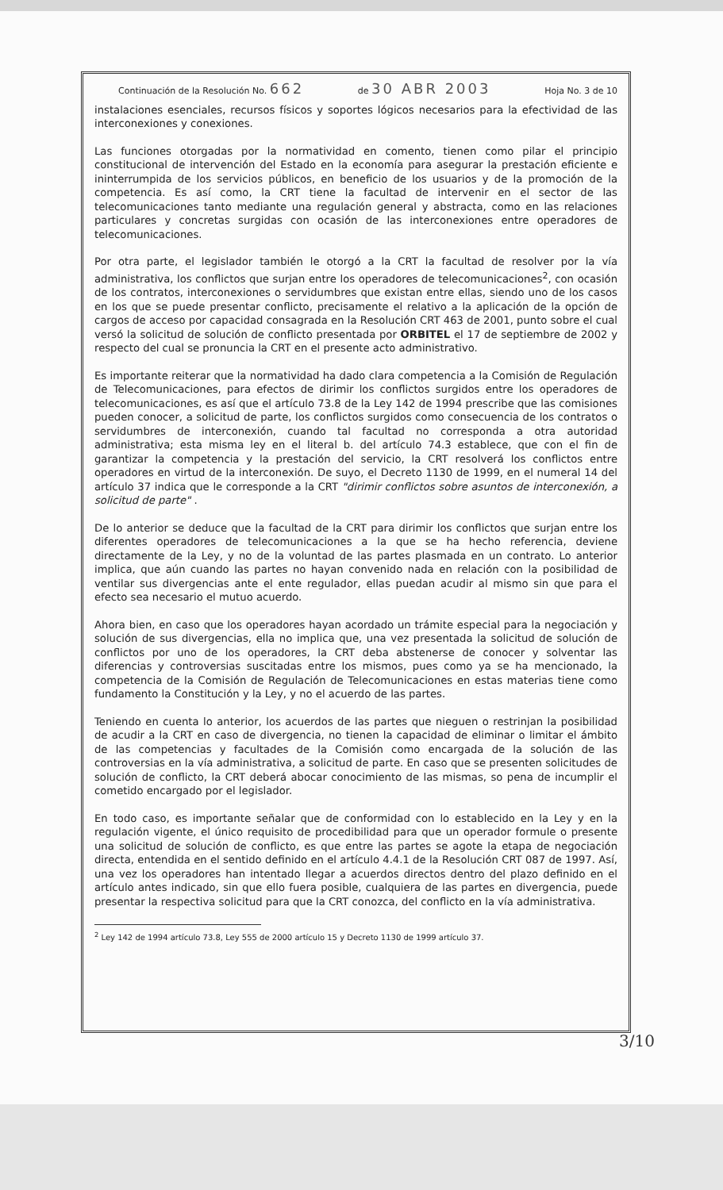Continuación de la Resolución No. 662 de 30 ABR 2003 Hoja No. 3 de 10
instalaciones esenciales, recursos físicos y soportes lógicos necesarios para la efectividad de las interconexiones y conexiones.
Las funciones otorgadas por la normatividad en comento, tienen como pilar el principio constitucional de intervención del Estado en la economía para asegurar la prestación eficiente e ininterrumpida de los servicios públicos, en beneficio de los usuarios y de la promoción de la competencia. Es así como, la CRT tiene la facultad de intervenir en el sector de las telecomunicaciones tanto mediante una regulación general y abstracta, como en las relaciones particulares y concretas surgidas con ocasión de las interconexiones entre operadores de telecomunicaciones.
Por otra parte, el legislador también le otorgó a la CRT la facultad de resolver por la vía administrativa, los conflictos que surjan entre los operadores de telecomunicaciones<sup>2</sup>, con ocasión de los contratos, interconexiones o servidumbres que existan entre ellas, siendo uno de los casos en los que se puede presentar conflicto, precisamente el relativo a la aplicación de la opción de cargos de acceso por capacidad consagrada en la Resolución CRT 463 de 2001, punto sobre el cual versó la solicitud de solución de conflicto presentada por ORBITEL el 17 de septiembre de 2002 y respecto del cual se pronuncia la CRT en el presente acto administrativo.
Es importante reiterar que la normatividad ha dado clara competencia a la Comisión de Regulación de Telecomunicaciones, para efectos de dirimir los conflictos surgidos entre los operadores de telecomunicaciones, es así que el artículo 73.8 de la Ley 142 de 1994 prescribe que las comisiones pueden conocer, a solicitud de parte, los conflictos surgidos como consecuencia de los contratos o servidumbres de interconexión, cuando tal facultad no corresponda a otra autoridad administrativa; esta misma ley en el literal b. del artículo 74.3 establece, que con el fin de garantizar la competencia y la prestación del servicio, la CRT resolverá los conflictos entre operadores en virtud de la interconexión. De suyo, el Decreto 1130 de 1999, en el numeral 14 del artículo 37 indica que le corresponde a la CRT "dirimir conflictos sobre asuntos de interconexión, a solicitud de parte" .
De lo anterior se deduce que la facultad de la CRT para dirimir los conflictos que surjan entre los diferentes operadores de telecomunicaciones a la que se ha hecho referencia, deviene directamente de la Ley, y no de la voluntad de las partes plasmada en un contrato. Lo anterior implica, que aún cuando las partes no hayan convenido nada en relación con la posibilidad de ventilar sus divergencias ante el ente regulador, ellas puedan acudir al mismo sin que para el efecto sea necesario el mutuo acuerdo.
Ahora bien, en caso que los operadores hayan acordado un trámite especial para la negociación y solución de sus divergencias, ella no implica que, una vez presentada la solicitud de solución de conflictos por uno de los operadores, la CRT deba abstenerse de conocer y solventar las diferencias y controversias suscitadas entre los mismos, pues como ya se ha mencionado, la competencia de la Comisión de Regulación de Telecomunicaciones en estas materias tiene como fundamento la Constitución y la Ley, y no el acuerdo de las partes.
Teniendo en cuenta lo anterior, los acuerdos de las partes que nieguen o restrinjan la posibilidad de acudir a la CRT en caso de divergencia, no tienen la capacidad de eliminar o limitar el ámbito de las competencias y facultades de la Comisión como encargada de la solución de las controversias en la vía administrativa, a solicitud de parte. En caso que se presenten solicitudes de solución de conflicto, la CRT deberá abocar conocimiento de las mismas, so pena de incumplir el cometido encargado por el legislador.
En todo caso, es importante señalar que de conformidad con lo establecido en la Ley y en la regulación vigente, el único requisito de procedibilidad para que un operador formule o presente una solicitud de solución de conflicto, es que entre las partes se agote la etapa de negociación directa, entendida en el sentido definido en el artículo 4.4.1 de la Resolución CRT 087 de 1997. Así, una vez los operadores han intentado llegar a acuerdos directos dentro del plazo definido en el artículo antes indicado, sin que ello fuera posible, cualquiera de las partes en divergencia, puede presentar la respectiva solicitud para que la CRT conozca, del conflicto en la vía administrativa.
<sup>2</sup> Ley 142 de 1994 artículo 73.8, Ley 555 de 2000 artículo 15 y Decreto 1130 de 1999 artículo 37.
3/10